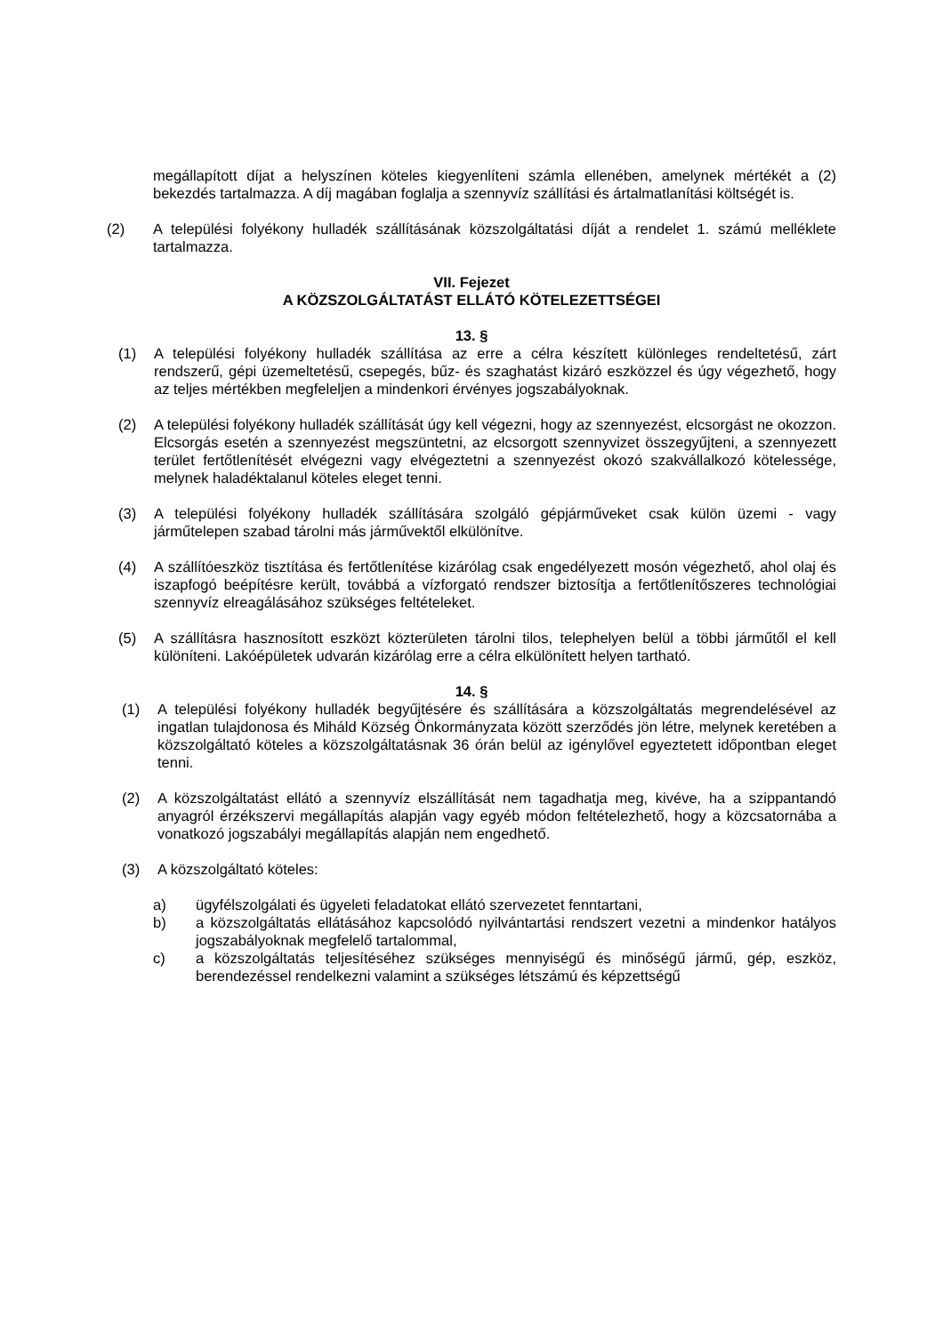megállapított díjat a helyszínen köteles kiegyenlíteni számla ellenében, amelynek mértékét a (2) bekezdés tartalmazza. A díj magában foglalja a szennyvíz szállítási és ártalmatlanítási költségét is.
(2) A települési folyékony hulladék szállításának közszolgáltatási díját a rendelet 1. számú melléklete tartalmazza.
VII. Fejezet
A KÖZSZOLGÁLTATÁST ELLÁTÓ KÖTELEZETTSÉGEI
13. §
(1) A települési folyékony hulladék szállítása az erre a célra készített különleges rendeltetésű, zárt rendszerű, gépi üzemeltetésű, csepegés, bűz- és szaghatást kizáró eszközzel és úgy végezhető, hogy az teljes mértékben megfeleljen a mindenkori érvényes jogszabályoknak.
(2) A települési folyékony hulladék szállítását úgy kell végezni, hogy az szennyezést, elcsorgást ne okozzon. Elcsorgás esetén a szennyezést megszüntetni, az elcsorgott szennyvizet összegyűjteni, a szennyezett terület fertőtlenítését elvégezni vagy elvégeztetni a szennyezést okozó szakvállalkozó kötelessége, melynek haladéktalanul köteles eleget tenni.
(3) A települési folyékony hulladék szállítására szolgáló gépjárműveket csak külön üzemi - vagy járműtelepen szabad tárolni más járművektől elkülönítve.
(4) A szállítóeszköz tisztítása és fertőtlenítése kizárólag csak engedélyezett mosón végezhető, ahol olaj és iszapfogó beépítésre került, továbbá a vízforgató rendszer biztosítja a fertőtlenítőszeres technológiai szennyvíz elreagálásához szükséges feltételeket.
(5) A szállításra hasznosított eszközt közterületen tárolni tilos, telephelyen belül a többi járműtől el kell különíteni. Lakóépületek udvarán kizárólag erre a célra elkülönített helyen tartható.
14. §
(1) A települési folyékony hulladék begyűjtésére és szállítására a közszolgáltatás megrendelésével az ingatlan tulajdonosa és Miháld Község Önkormányzata között szerződés jön létre, melynek keretében a közszolgáltató köteles a közszolgáltatásnak 36 órán belül az igénylővel egyeztetett időpontban eleget tenni.
(2) A közszolgáltatást ellátó a szennyvíz elszállítását nem tagadhatja meg, kivéve, ha a szippantandó anyagról érzékszervi megállapítás alapján vagy egyéb módon feltételezhető, hogy a közcsatornába a vonatkozó jogszabályi megállapítás alapján nem engedhető.
(3) A közszolgáltató köteles:
a) ügyfélszolgálati és ügyeleti feladatokat ellátó szervezetet fenntartani,
b) a közszolgáltatás ellátásához kapcsolódó nyilvántartási rendszert vezetni a mindenkor hatályos jogszabályoknak megfelelő tartalommal,
c) a közszolgáltatás teljesítéséhez szükséges mennyiségű és minőségű jármű, gép, eszköz, berendezéssel rendelkezni valamint a szükséges létszámú és képzettségű